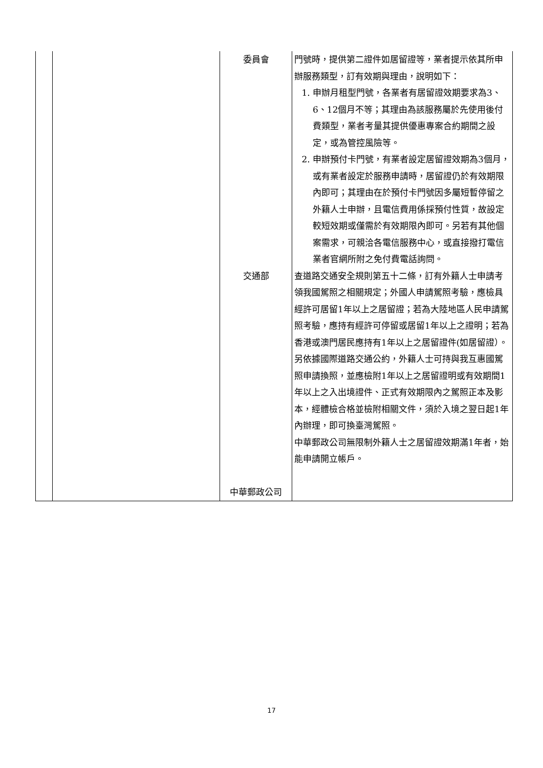| | | 委員會 | 門號時，提供第二證件如居留證等，業者提示依其所申辦服務類型，訂有效期與理由，說明如下： 1. 申辦月租型門號，各業者有居留證效期要求為3、6、12個月不等；其理由為該服務屬於先使用後付費類型，業者考量其提供優惠專案合約期間之設定，或為管控風險等。 2. 申辦預付卡門號，有業者設定居留證效期為3個月，或有業者設定於服務申請時，居留證仍於有效期限內即可；其理由在於預付卡門號因多屬短暫停留之外籍人士申辦，且電信費用係採預付性質，故設定較短效期或僅需於有效期限內即可。另若有其他個案需求，可親洽各電信服務中心，或直接撥打電信業者官網所附之免付費電話詢問。 |
| | | 交通部 中華郵政公司 | 查道路交通安全規則第五十二條，訂有外籍人士申請考領我國駕照之相關規定；外國人申請駕照考驗，應檢具經許可居留1年以上之居留證；若為大陸地區人民申請駕照考驗，應持有經許可停留或居留1年以上之證明；若為香港或澳門居民應持有1年以上之居留證件(如居留證）。另依據國際道路交通公約，外籍人士可持與我互惠國駕照申請換照，並應檢附1年以上之居留證明或有效期間1年以上之入出境證件、正式有效期限內之駕照正本及影本，經體檢合格並檢附相關文件，須於入境之翌日起1年內辦理，即可換臺灣駕照。 中華郵政公司無限制外籍人士之居留證效期滿1年者，始能申請開立帳戶。 |
17